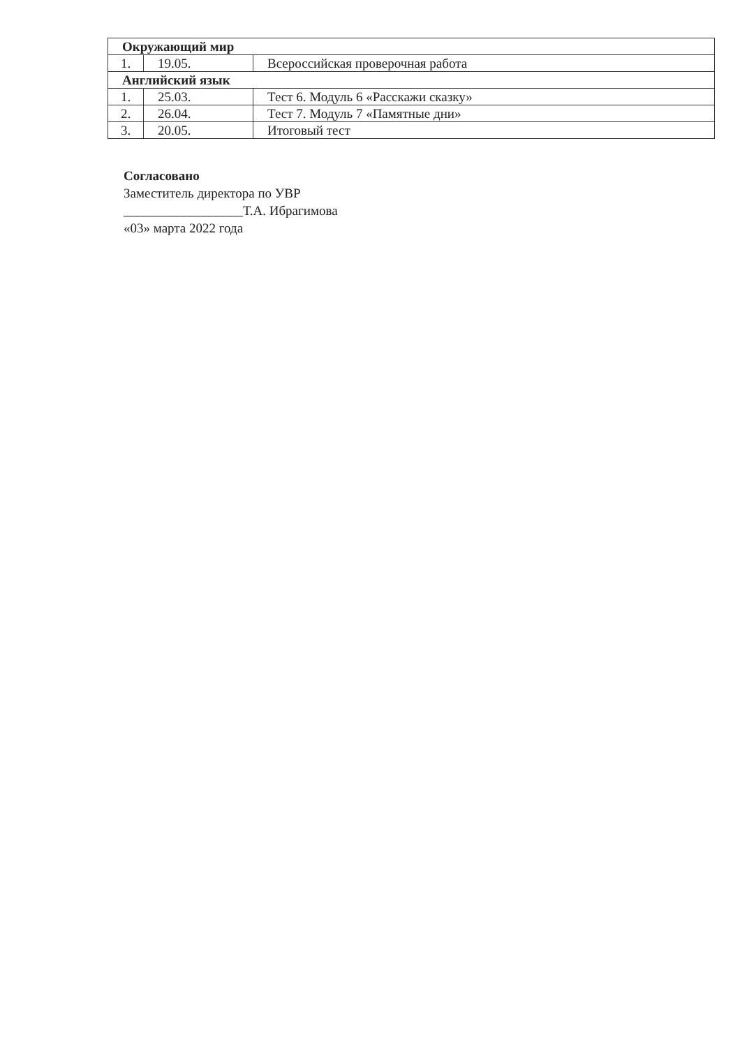| Окружающий мир | | |
| 1. | 19.05. | Всероссийская проверочная работа |
| Английский язык | | |
| 1. | 25.03. | Тест 6. Модуль 6 «Расскажи сказку» |
| 2. | 26.04. | Тест 7. Модуль 7 «Памятные дни» |
| 3. | 20.05. | Итоговый тест |
Согласовано
Заместитель директора по УВР
__________________Т.А. Ибрагимова
«03» марта 2022 года